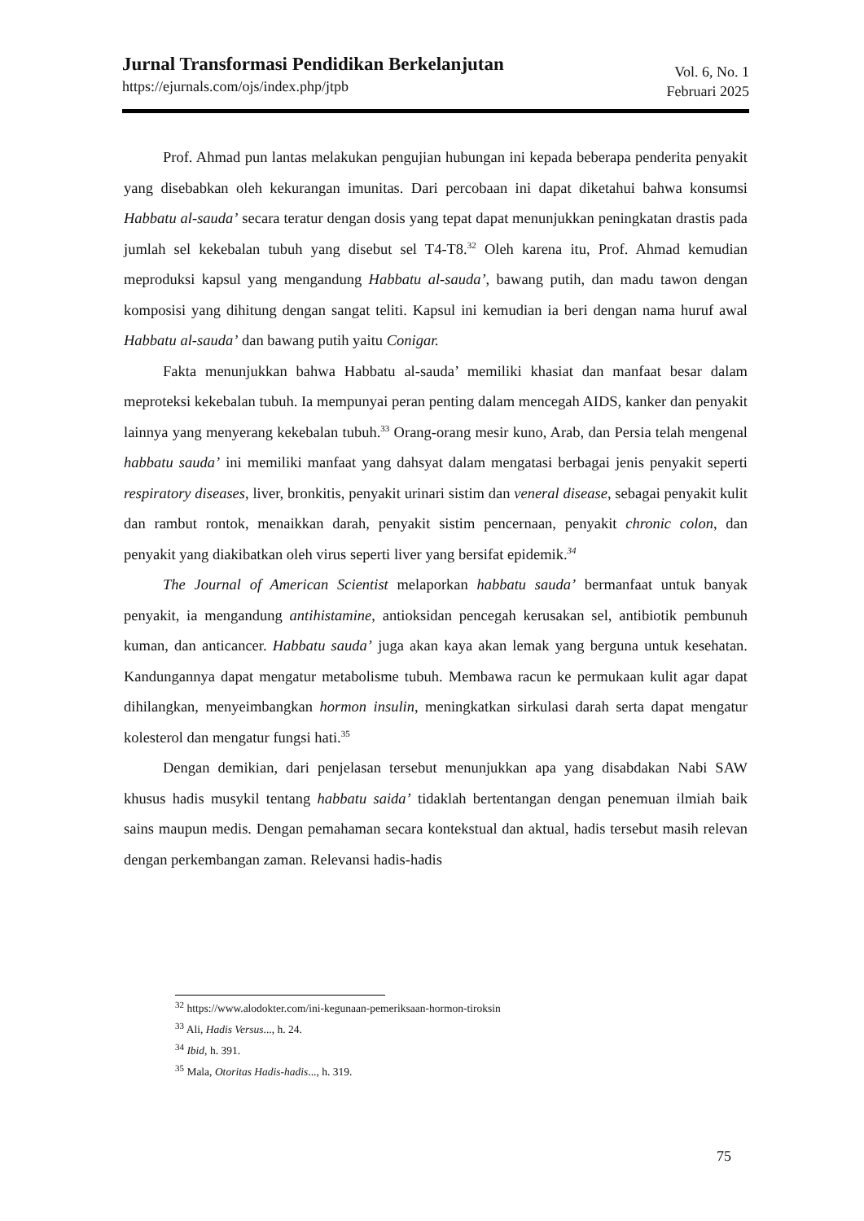Jurnal Transformasi Pendidikan Berkelanjutan
https://ejurnals.com/ojs/index.php/jtpb
Vol. 6, No. 1
Februari 2025
Prof. Ahmad pun lantas melakukan pengujian hubungan ini kepada beberapa penderita penyakit yang disebabkan oleh kekurangan imunitas. Dari percobaan ini dapat diketahui bahwa konsumsi Habbatu al-sauda’ secara teratur dengan dosis yang tepat dapat menunjukkan peningkatan drastis pada jumlah sel kekebalan tubuh yang disebut sel T4-T8.<sup>32</sup> Oleh karena itu, Prof. Ahmad kemudian meproduksi kapsul yang mengandung Habbatu al-sauda’, bawang putih, dan madu tawon dengan komposisi yang dihitung dengan sangat teliti. Kapsul ini kemudian ia beri dengan nama huruf awal Habbatu al-sauda’ dan bawang putih yaitu Conigar.
Fakta menunjukkan bahwa Habbatu al-sauda’ memiliki khasiat dan manfaat besar dalam meproteksi kekebalan tubuh. Ia mempunyai peran penting dalam mencegah AIDS, kanker dan penyakit lainnya yang menyerang kekebalan tubuh.<sup>33</sup> Orang-orang mesir kuno, Arab, dan Persia telah mengenal habbatu sauda’ ini memiliki manfaat yang dahsyat dalam mengatasi berbagai jenis penyakit seperti respiratory diseases, liver, bronkitis, penyakit urinari sistim dan veneral disease, sebagai penyakit kulit dan rambut rontok, menaikkan darah, penyakit sistim pencernaan, penyakit chronic colon, dan penyakit yang diakibatkan oleh virus seperti liver yang bersifat epidemik.<sup>34</sup>
The Journal of American Scientist melaporkan habbatu sauda’ bermanfaat untuk banyak penyakit, ia mengandung antihistamine, antioksidan pencegah kerusakan sel, antibiotik pembunuh kuman, dan anticancer. Habbatu sauda’ juga akan kaya akan lemak yang berguna untuk kesehatan. Kandungannya dapat mengatur metabolisme tubuh. Membawa racun ke permukaan kulit agar dapat dihilangkan, menyeimbangkan hormon insulin, meningkatkan sirkulasi darah serta dapat mengatur kolesterol dan mengatur fungsi hati.<sup>35</sup>
Dengan demikian, dari penjelasan tersebut menunjukkan apa yang disabdakan Nabi SAW khusus hadis musykil tentang habbatu saida’ tidaklah bertentangan dengan penemuan ilmiah baik sains maupun medis. Dengan pemahaman secara kontekstual dan aktual, hadis tersebut masih relevan dengan perkembangan zaman. Relevansi hadis-hadis
<sup>32</sup> https://www.alodokter.com/ini-kegunaan-pemeriksaan-hormon-tiroksin
<sup>33</sup> Ali, Hadis Versus..., h. 24.
<sup>34</sup> Ibid, h. 391.
<sup>35</sup> Mala, Otoritas Hadis-hadis..., h. 319.
75